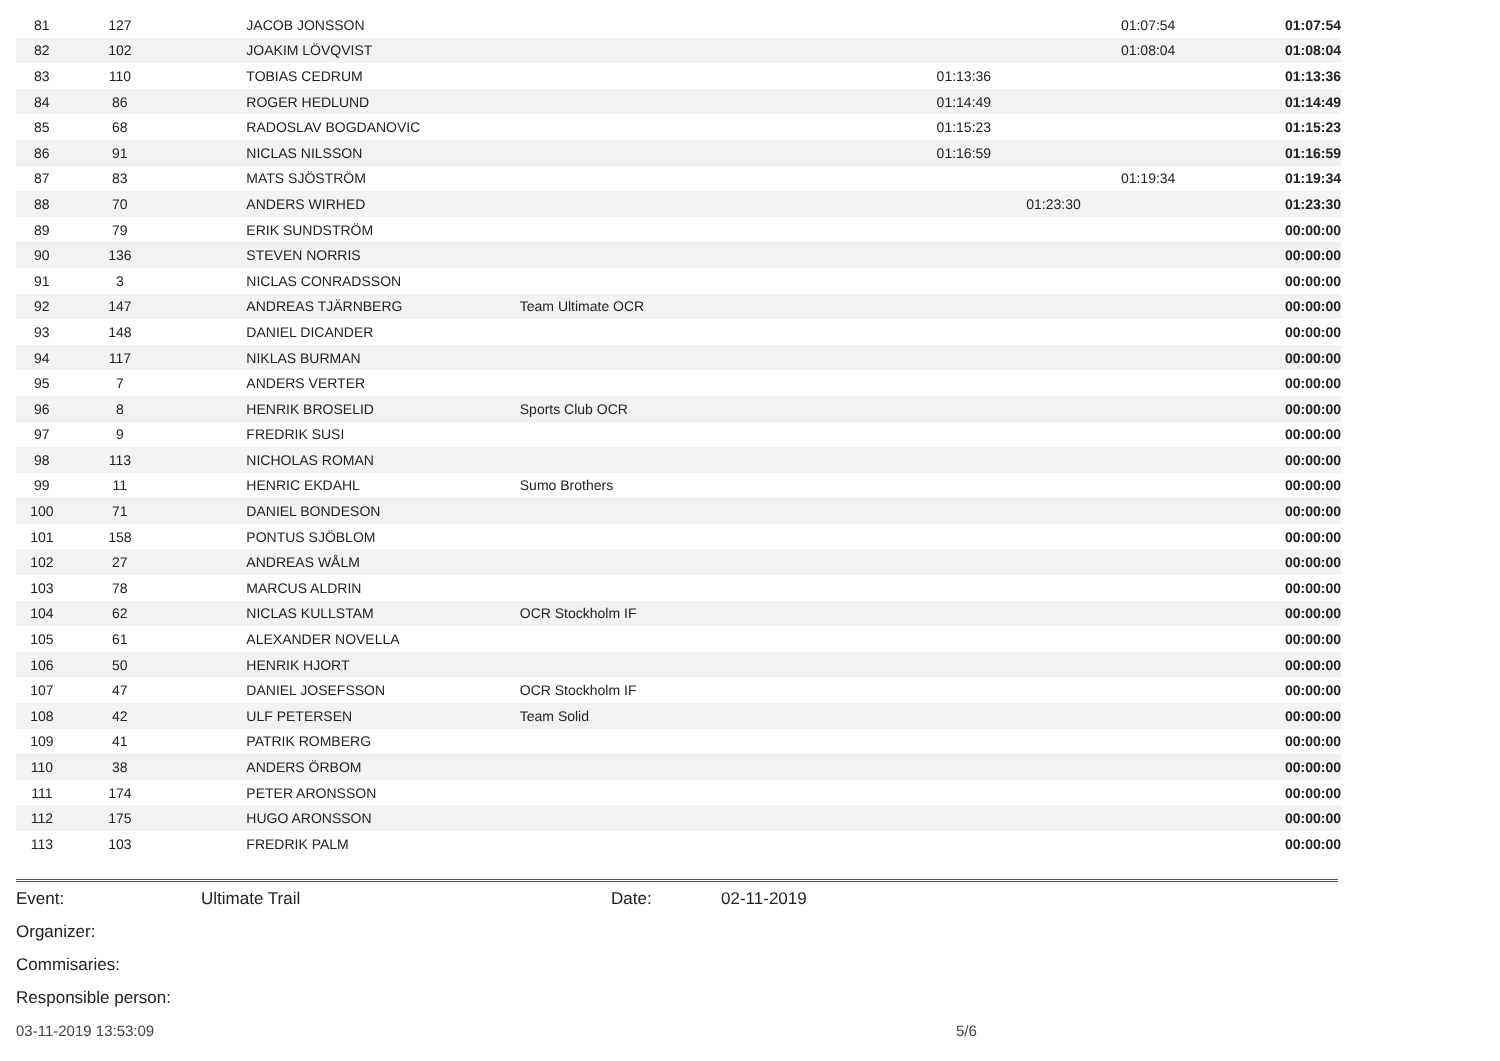| 81 | 127 | | JACOB JONSSON | | | | 01:07:54 | 01:07:54 |
| 82 | 102 | | JOAKIM LÖVQVIST | | | | 01:08:04 | 01:08:04 |
| 83 | 110 | | TOBIAS CEDRUM | | 01:13:36 | | | 01:13:36 |
| 84 | 86 | | ROGER HEDLUND | | 01:14:49 | | | 01:14:49 |
| 85 | 68 | | RADOSLAV BOGDANOVIC | | 01:15:23 | | | 01:15:23 |
| 86 | 91 | | NICLAS NILSSON | | 01:16:59 | | | 01:16:59 |
| 87 | 83 | | MATS SJÖSTRÖM | | | | 01:19:34 | 01:19:34 |
| 88 | 70 | | ANDERS WIRHED | | | 01:23:30 | | 01:23:30 |
| 89 | 79 | | ERIK SUNDSTRÖM | | | | | 00:00:00 |
| 90 | 136 | | STEVEN NORRIS | | | | | 00:00:00 |
| 91 | 3 | | NICLAS CONRADSSON | | | | | 00:00:00 |
| 92 | 147 | | ANDREAS TJÄRNBERG | Team Ultimate OCR | | | | 00:00:00 |
| 93 | 148 | | DANIEL DICANDER | | | | | 00:00:00 |
| 94 | 117 | | NIKLAS BURMAN | | | | | 00:00:00 |
| 95 | 7 | | ANDERS VERTER | | | | | 00:00:00 |
| 96 | 8 | | HENRIK BROSELID | Sports Club OCR | | | | 00:00:00 |
| 97 | 9 | | FREDRIK SUSI | | | | | 00:00:00 |
| 98 | 113 | | NICHOLAS ROMAN | | | | | 00:00:00 |
| 99 | 11 | | HENRIC EKDAHL | Sumo Brothers | | | | 00:00:00 |
| 100 | 71 | | DANIEL BONDESON | | | | | 00:00:00 |
| 101 | 158 | | PONTUS SJÖBLOM | | | | | 00:00:00 |
| 102 | 27 | | ANDREAS WÅLM | | | | | 00:00:00 |
| 103 | 78 | | MARCUS ALDRIN | | | | | 00:00:00 |
| 104 | 62 | | NICLAS KULLSTAM | OCR Stockholm IF | | | | 00:00:00 |
| 105 | 61 | | ALEXANDER NOVELLA | | | | | 00:00:00 |
| 106 | 50 | | HENRIK HJORT | | | | | 00:00:00 |
| 107 | 47 | | DANIEL JOSEFSSON | OCR Stockholm IF | | | | 00:00:00 |
| 108 | 42 | | ULF PETERSEN | Team Solid | | | | 00:00:00 |
| 109 | 41 | | PATRIK ROMBERG | | | | | 00:00:00 |
| 110 | 38 | | ANDERS ÖRBOM | | | | | 00:00:00 |
| 111 | 174 | | PETER ARONSSON | | | | | 00:00:00 |
| 112 | 175 | | HUGO ARONSSON | | | | | 00:00:00 |
| 113 | 103 | | FREDRIK PALM | | | | | 00:00:00 |
Event: Ultimate Trail Date: 02-11-2019
Organizer:
Commisaries:
Responsible person:
03-11-2019 13:53:09 5/6